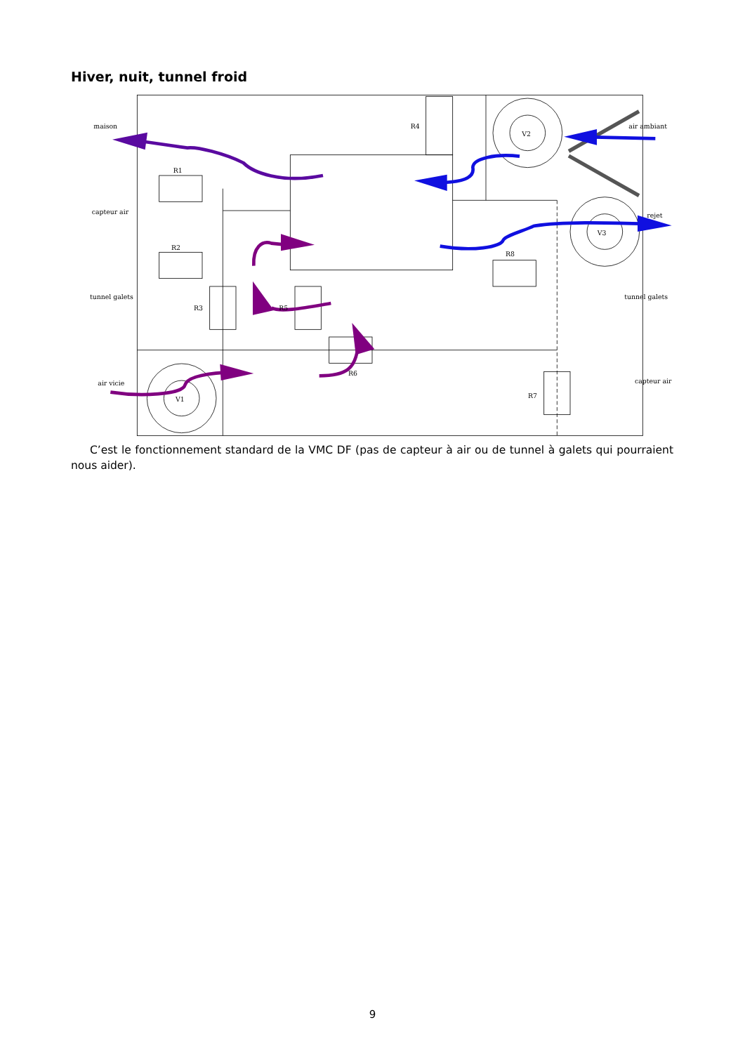Hiver, nuit, tunnel froid
maison
capteur air
tunnel galets
air vicie
air ambiant
rejet
tunnel galets
capteur air
R1
R2
R3
R4
R5
R6
R7
R8
V1
V2
V3
C’est le fonctionnement standard de la VMC DF (pas de capteur à air ou de tunnel à galets qui pourraient nous aider).
9